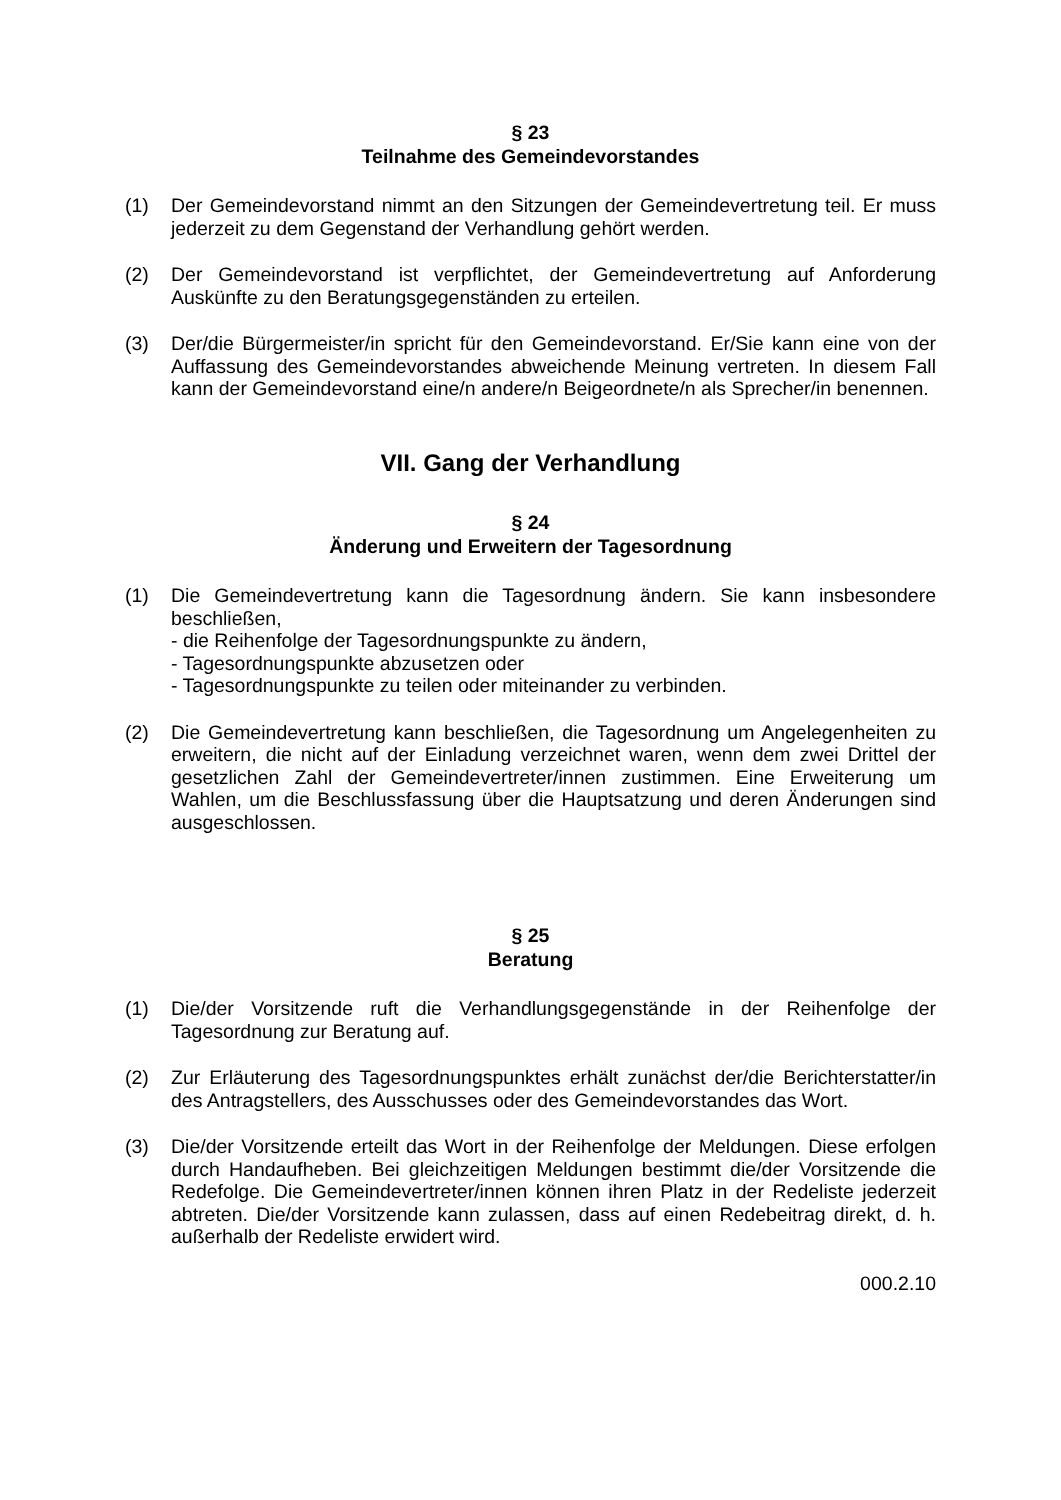§ 23
Teilnahme des Gemeindevorstandes
(1) Der Gemeindevorstand nimmt an den Sitzungen der Gemeindevertretung teil. Er muss jederzeit zu dem Gegenstand der Verhandlung gehört werden.
(2) Der Gemeindevorstand ist verpflichtet, der Gemeindevertretung auf Anforderung Auskünfte zu den Beratungsgegenständen zu erteilen.
(3) Der/die Bürgermeister/in spricht für den Gemeindevorstand. Er/Sie kann eine von der Auffassung des Gemeindevorstandes abweichende Meinung vertreten. In diesem Fall kann der Gemeindevorstand eine/n andere/n Beigeordnete/n als Sprecher/in benennen.
VII. Gang der Verhandlung
§ 24
Änderung und Erweitern der Tagesordnung
(1) Die Gemeindevertretung kann die Tagesordnung ändern. Sie kann insbesondere beschließen,
- die Reihenfolge der Tagesordnungspunkte zu ändern,
- Tagesordnungspunkte abzusetzen oder
- Tagesordnungspunkte zu teilen oder miteinander zu verbinden.
(2) Die Gemeindevertretung kann beschließen, die Tagesordnung um Angelegenheiten zu erweitern, die nicht auf der Einladung verzeichnet waren, wenn dem zwei Drittel der gesetzlichen Zahl der Gemeindevertreter/innen zustimmen. Eine Erweiterung um Wahlen, um die Beschlussfassung über die Hauptsatzung und deren Änderungen sind ausgeschlossen.
§ 25
Beratung
(1) Die/der Vorsitzende ruft die Verhandlungsgegenstände in der Reihenfolge der Tagesordnung zur Beratung auf.
(2) Zur Erläuterung des Tagesordnungspunktes erhält zunächst der/die Berichterstatter/in des Antragstellers, des Ausschusses oder des Gemeindevorstandes das Wort.
(3) Die/der Vorsitzende erteilt das Wort in der Reihenfolge der Meldungen. Diese erfolgen durch Handaufheben. Bei gleichzeitigen Meldungen bestimmt die/der Vorsitzende die Redefolge. Die Gemeindevertreter/innen können ihren Platz in der Redeliste jederzeit abtreten. Die/der Vorsitzende kann zulassen, dass auf einen Redebeitrag direkt, d. h. außerhalb der Redeliste erwidert wird.
000.2.10